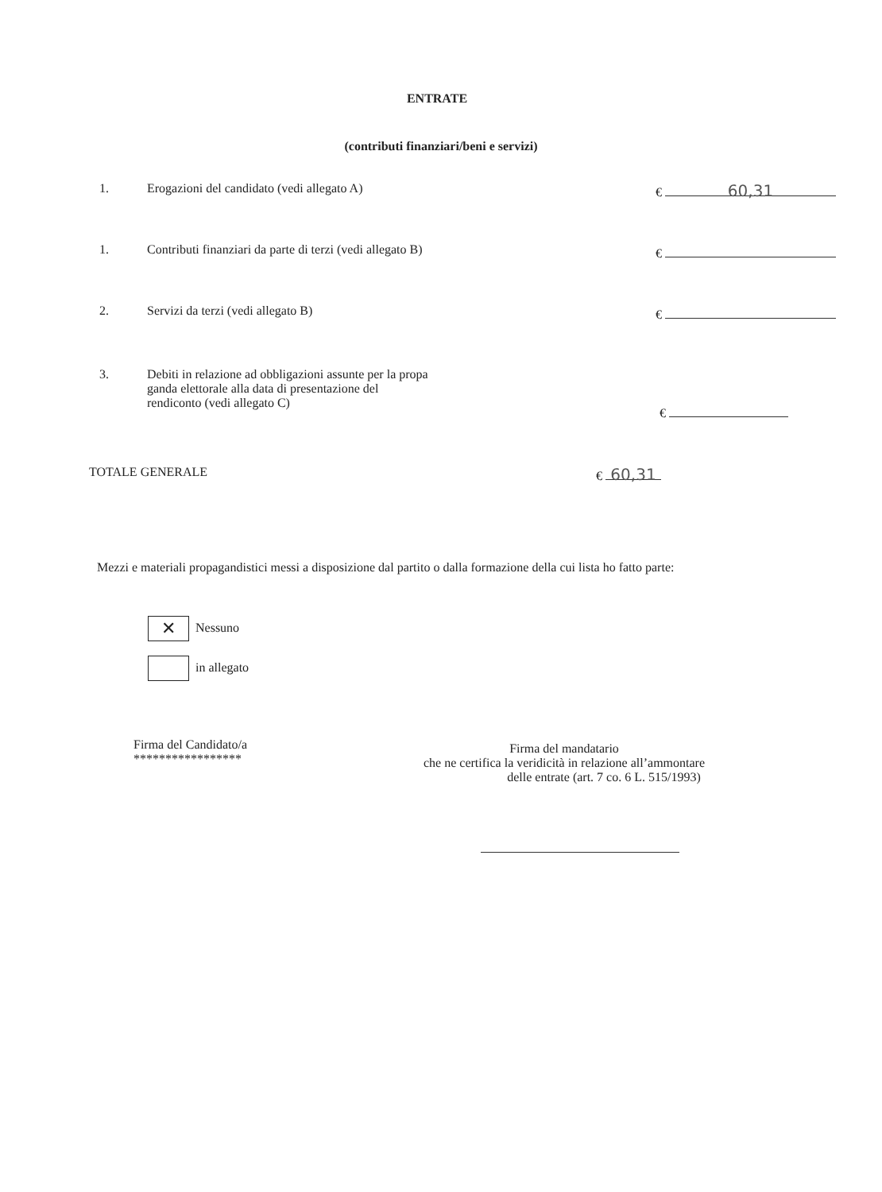ENTRATE
(contributi finanziari/beni e servizi)
1. Erogazioni del candidato (vedi allegato A) € 60,31
1. Contributi finanziari da parte di terzi (vedi allegato B) €
2. Servizi da terzi (vedi allegato B) €
3. Debiti in relazione ad obbligazioni assunte per la propa
ganda elettorale alla data di presentazione del
rendiconto (vedi allegato C)
€
TOTALE GENERALE € 60,31
Mezzi e materiali propagandistici messi a disposizione dal partito o dalla formazione della cui lista ho fatto parte:
✕ Nessuno
in allegato
Firma del Candidato/a
*****************
Firma del mandatario
che ne certifica la veridicità in relazione all’ammontare
delle entrate (art. 7 co. 6 L. 515/1993)